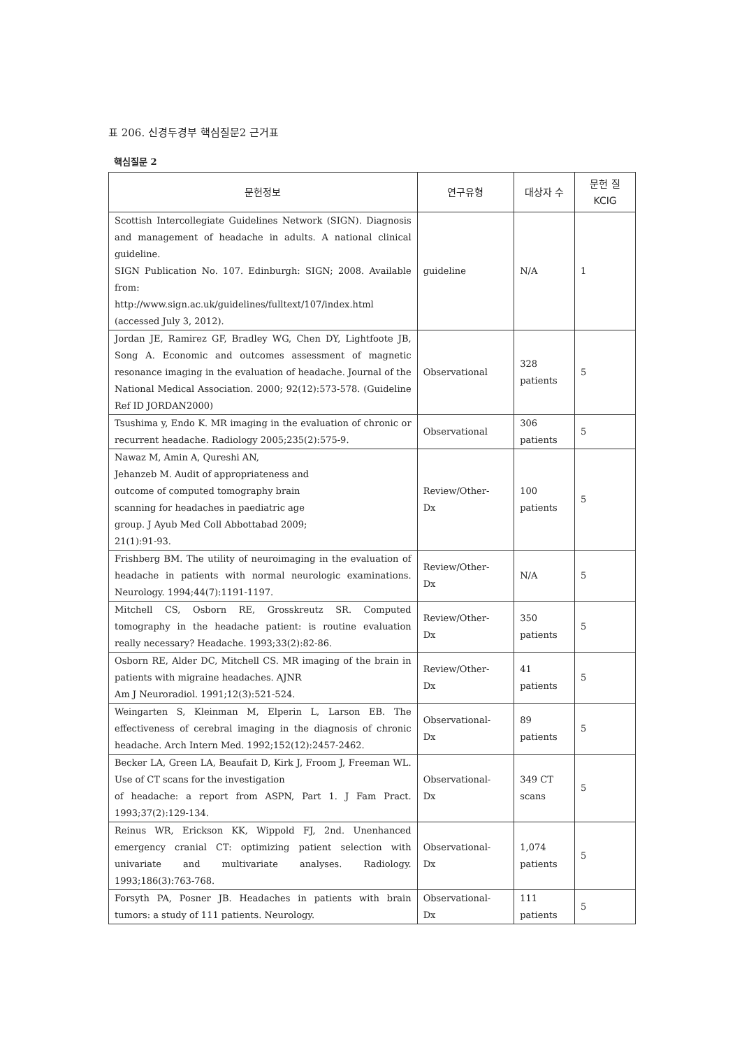표 206. 신경두경부 핵심질문2 근거표
핵심질문 2
| 문헌정보 | 연구유형 | 대상자 수 | 문헌 질 KCIG |
| --- | --- | --- | --- |
| Scottish Intercollegiate Guidelines Network (SIGN). Diagnosis and management of headache in adults. A national clinical guideline. SIGN Publication No. 107. Edinburgh: SIGN; 2008. Available from: http://www.sign.ac.uk/guidelines/fulltext/107/index.html (accessed July 3, 2012). | guideline | N/A | 1 |
| Jordan JE, Ramirez GF, Bradley WG, Chen DY, Lightfoote JB, Song A. Economic and outcomes assessment of magnetic resonance imaging in the evaluation of headache. Journal of the National Medical Association. 2000; 92(12):573-578. (Guideline Ref ID JORDAN2000) | Observational | 328 patients | 5 |
| Tsushima y, Endo K. MR imaging in the evaluation of chronic or recurrent headache. Radiology 2005;235(2):575-9. | Observational | 306 patients | 5 |
| Nawaz M, Amin A, Qureshi AN, Jehanzeb M. Audit of appropriateness and outcome of computed tomography brain scanning for headaches in paediatric age group. J Ayub Med Coll Abbottabad 2009; 21(1):91-93. | Review/Other- Dx | 100 patients | 5 |
| Frishberg BM. The utility of neuroimaging in the evaluation of headache in patients with normal neurologic examinations. Neurology. 1994;44(7):1191-1197. | Review/Other- Dx | N/A | 5 |
| Mitchell CS, Osborn RE, Grosskreutz SR. Computed tomography in the headache patient: is routine evaluation really necessary? Headache. 1993;33(2):82-86. | Review/Other- Dx | 350 patients | 5 |
| Osborn RE, Alder DC, Mitchell CS. MR imaging of the brain in patients with migraine headaches. AJNR Am J Neuroradiol. 1991;12(3):521-524. | Review/Other- Dx | 41 patients | 5 |
| Weingarten S, Kleinman M, Elperin L, Larson EB. The effectiveness of cerebral imaging in the diagnosis of chronic headache. Arch Intern Med. 1992;152(12):2457-2462. | Observational- Dx | 89 patients | 5 |
| Becker LA, Green LA, Beaufait D, Kirk J, Froom J, Freeman WL. Use of CT scans for the investigation of headache: a report from ASPN, Part 1. J Fam Pract. 1993;37(2):129-134. | Observational- Dx | 349 CT scans | 5 |
| Reinus WR, Erickson KK, Wippold FJ, 2nd. Unenhanced emergency cranial CT: optimizing patient selection with univariate and multivariate analyses. Radiology. 1993;186(3):763-768. | Observational- Dx | 1,074 patients | 5 |
| Forsyth PA, Posner JB. Headaches in patients with brain tumors: a study of 111 patients. Neurology. | Observational- Dx | 111 patients | 5 |